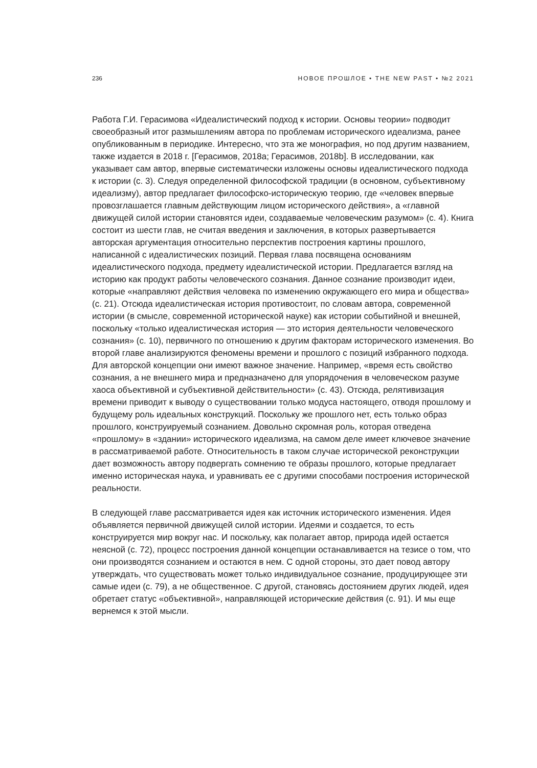236 НОВОЕ ПРОШЛОЕ • THE NEW PAST • №2 2021
Работа Г.И. Герасимова «Идеалистический подход к истории. Основы теории» подводит своеобразный итог размышлениям автора по проблемам исторического идеализма, ранее опубликованным в периодике. Интересно, что эта же монография, но под другим названием, также издается в 2018 г. [Герасимов, 2018a; Герасимов, 2018b]. В исследовании, как указывает сам автор, впервые систематически изложены основы идеалистического подхода к истории (с. 3). Следуя определенной философской традиции (в основном, субъективному идеализму), автор предлагает философско-историческую теорию, где «человек впервые провозглашается главным действующим лицом исторического действия», а «главной движущей силой истории становятся идеи, создаваемые человеческим разумом» (с. 4). Книга состоит из шести глав, не считая введения и заключения, в которых развертывается авторская аргументация относительно перспектив построения картины прошлого, написанной с идеалистических позиций. Первая глава посвящена основаниям идеалистического подхода, предмету идеалистической истории. Предлагается взгляд на историю как продукт работы человеческого сознания. Данное сознание производит идеи, которые «направляют действия человека по изменению окружающего его мира и общества» (с. 21). Отсюда идеалистическая история противостоит, по словам автора, современной истории (в смысле, современной исторической науке) как истории событийной и внешней, поскольку «только идеалистическая история — это история деятельности человеческого сознания» (с. 10), первичного по отношению к другим факторам исторического изменения. Во второй главе анализируются феномены времени и прошлого с позиций избранного подхода. Для авторской концепции они имеют важное значение. Например, «время есть свойство сознания, а не внешнего мира и предназначено для упорядочения в человеческом разуме хаоса объективной и субъективной действительности» (с. 43). Отсюда, релятивизация времени приводит к выводу о существовании только модуса настоящего, отводя прошлому и будущему роль идеальных конструкций. Поскольку же прошлого нет, есть только образ прошлого, конструируемый сознанием. Довольно скромная роль, которая отведена «прошлому» в «здании» исторического идеализма, на самом деле имеет ключевое значение в рассматриваемой работе. Относительность в таком случае исторической реконструкции дает возможность автору подвергать сомнению те образы прошлого, которые предлагает именно историческая наука, и уравнивать ее с другими способами построения исторической реальности.
В следующей главе рассматривается идея как источник исторического изменения. Идея объявляется первичной движущей силой истории. Идеями и создается, то есть конструируется мир вокруг нас. И поскольку, как полагает автор, природа идей остается неясной (с. 72), процесс построения данной концепции останавливается на тезисе о том, что они производятся сознанием и остаются в нем. С одной стороны, это дает повод автору утверждать, что существовать может только индивидуальное сознание, продуцирующее эти самые идеи (с. 79), а не общественное. С другой, становясь достоянием других людей, идея обретает статус «объективной», направляющей исторические действия (с. 91). И мы еще вернемся к этой мысли.